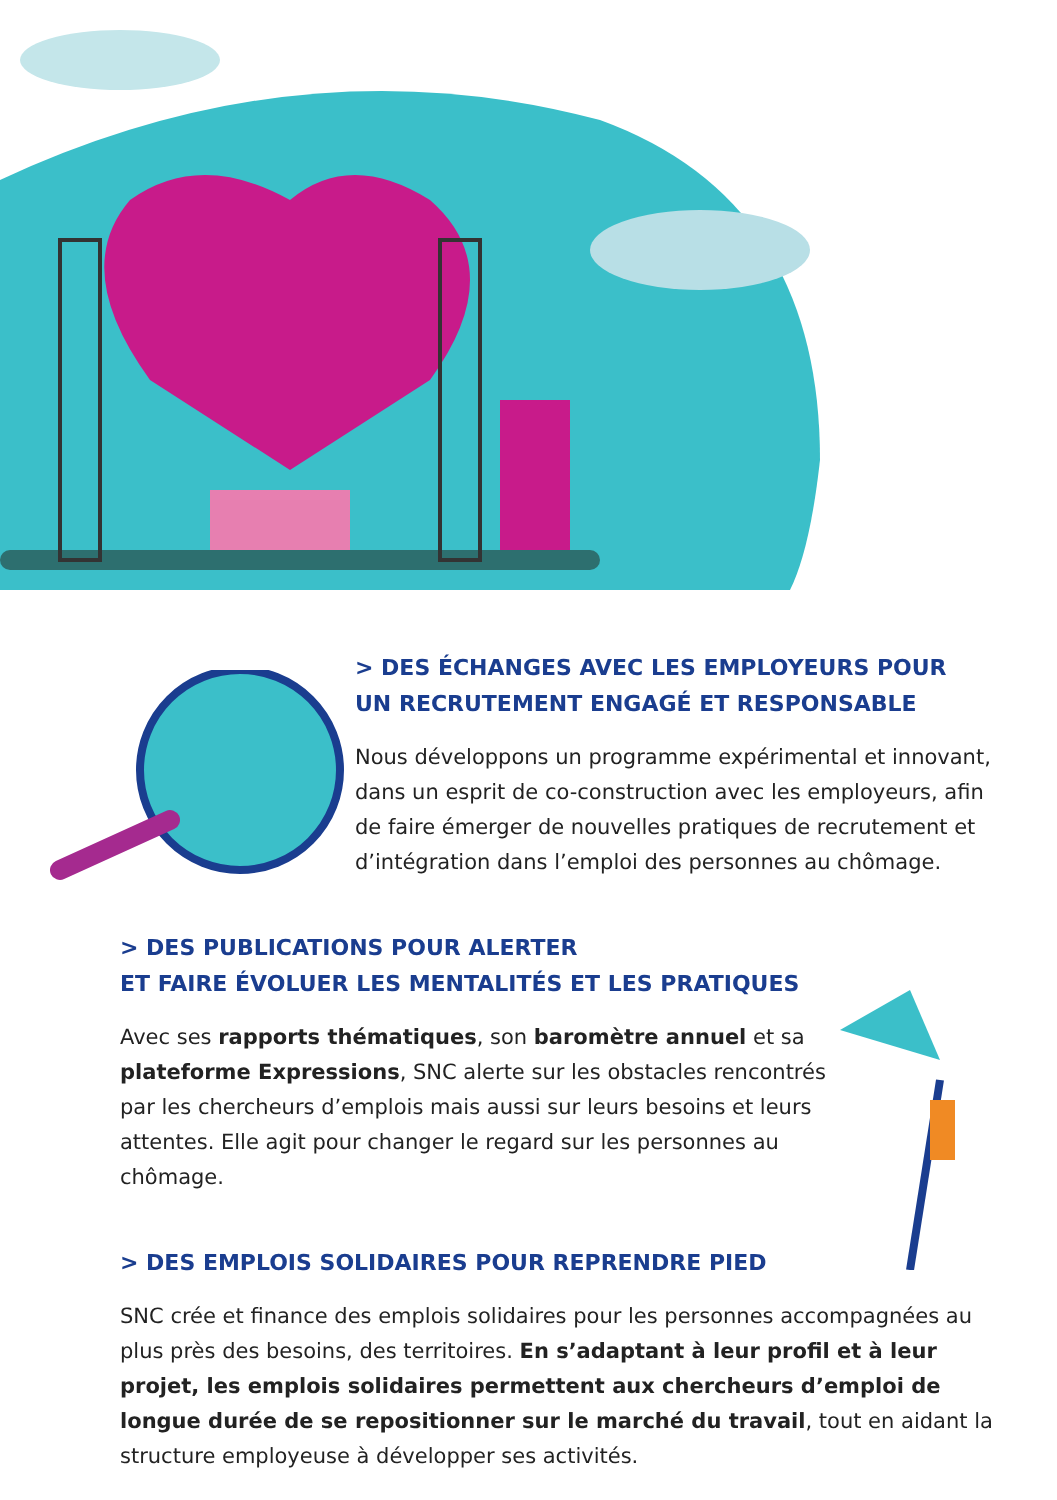> DES ÉCHANGES AVEC LES EMPLOYEURS POUR
UN RECRUTEMENT ENGAGÉ ET RESPONSABLE
Nous développons un programme expérimental et innovant, dans un esprit de co-construction avec les employeurs, afin de faire émerger de nouvelles pratiques de recrutement et d’intégration dans l’emploi des personnes au chômage.
> DES PUBLICATIONS POUR ALERTER
ET FAIRE ÉVOLUER LES MENTALITÉS ET LES PRATIQUES
Avec ses rapports thématiques, son baromètre annuel et sa plateforme Expressions, SNC alerte sur les obstacles rencontrés par les chercheurs d’emplois mais aussi sur leurs besoins et leurs attentes. Elle agit pour changer le regard sur les personnes au chômage.
> DES EMPLOIS SOLIDAIRES POUR REPRENDRE PIED
SNC crée et finance des emplois solidaires pour les personnes accompagnées au plus près des besoins, des territoires. En s’adaptant à leur profil et à leur projet, les emplois solidaires permettent aux chercheurs d’emploi de longue durée de se repositionner sur le marché du travail, tout en aidant la structure employeuse à développer ses activités.